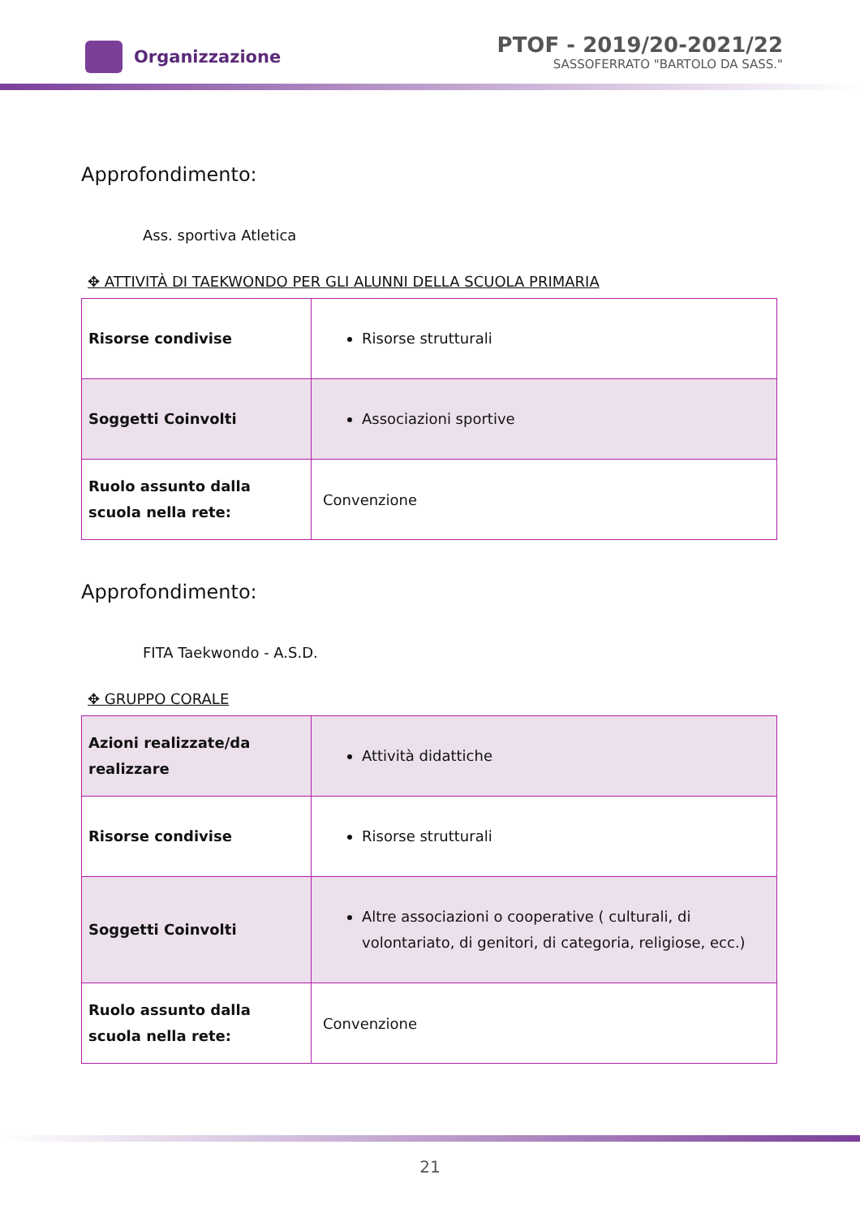Organizzazione
PTOF - 2019/20-2021/22
SASSOFERRATO "BARTOLO DA SASS."
Approfondimento:
Ass. sportiva Atletica
✥ ATTIVITÀ DI TAEKWONDO PER GLI ALUNNI DELLA SCUOLA PRIMARIA
| Risorse condivise | Risorse strutturali |
| Soggetti Coinvolti | Associazioni sportive |
| Ruolo assunto dalla scuola nella rete: | Convenzione |
Approfondimento:
FITA Taekwondo - A.S.D.
✥ GRUPPO CORALE
| Azioni realizzate/da realizzare | Attività didattiche |
| Risorse condivise | Risorse strutturali |
| Soggetti Coinvolti | Altre associazioni o cooperative ( culturali, di volontariato, di genitori, di categoria, religiose, ecc.) |
| Ruolo assunto dalla scuola nella rete: | Convenzione |
21